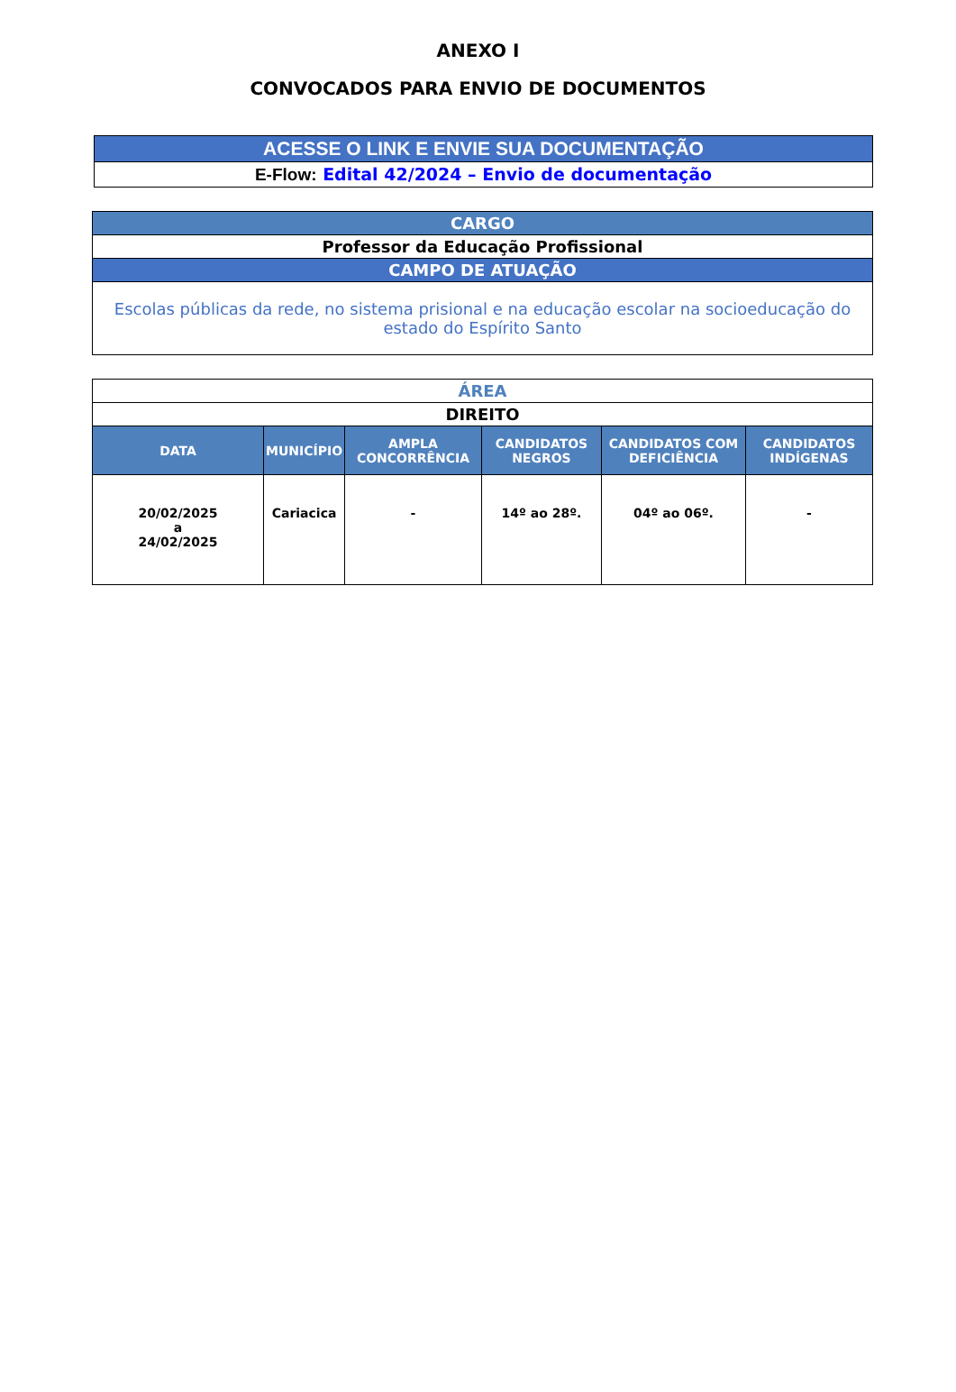ANEXO I
CONVOCADOS PARA ENVIO DE DOCUMENTOS
| ACESSE O LINK E ENVIE SUA DOCUMENTAÇÃO |
| E-Flow: Edital 42/2024 – Envio de documentação |
| CARGO |
| Professor da Educação Profissional |
| CAMPO DE ATUAÇÃO |
| Escolas públicas da rede, no sistema prisional e na educação escolar na socioeducação do estado do Espírito Santo |
| ÁREA | | | | | |
| DIREITO | | | | | |
| DATA | MUNICÍPIO | AMPLA CONCORRÊNCIA | CANDIDATOS NEGROS | CANDIDATOS COM DEFICIÊNCIA | CANDIDATOS INDÍGENAS |
| 20/02/2025 a 24/02/2025 | Cariacica | - | 14º ao 28º. | 04º ao 06º. | - |